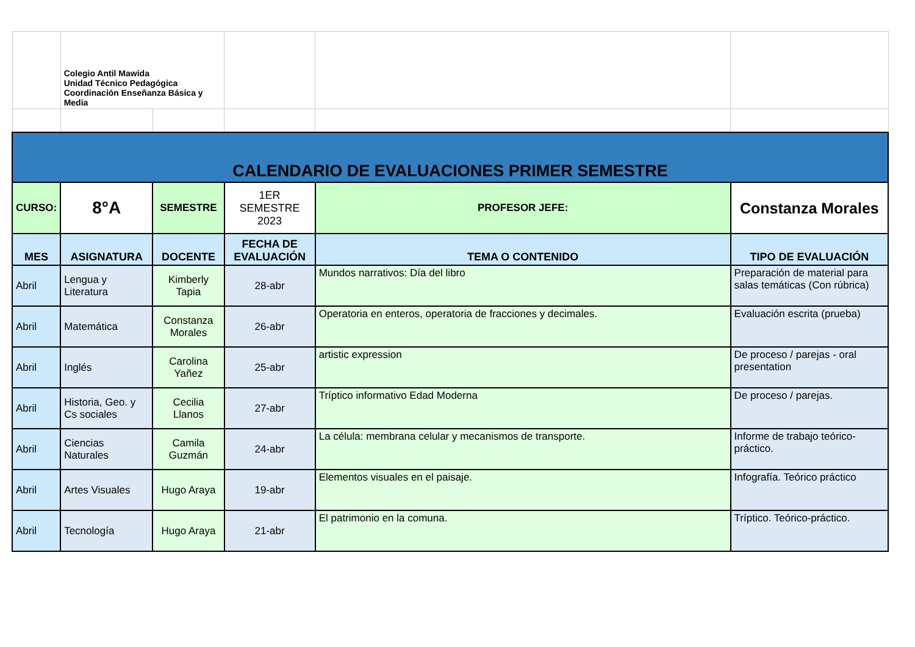| | Colegio Antil Mawida Unidad Técnico Pedagógica Coordinación Enseñanza Básica y Media | | | | |
| CALENDARIO DE EVALUACIONES PRIMER SEMESTRE | | | | | |
| CURSO: | 8°A | SEMESTRE | 1ER SEMESTRE 2023 | PROFESOR JEFE: | Constanza Morales |
| MES | ASIGNATURA | DOCENTE | FECHA DE EVALUACIÓN | TEMA O CONTENIDO | TIPO DE EVALUACIÓN |
| Abril | Lengua y Literatura | Kimberly Tapia | 28-abr | Mundos narrativos: Día del libro | Preparación de material para salas temáticas (Con rúbrica) |
| Abril | Matemática | Constanza Morales | 26-abr | Operatoria en enteros, operatoria de fracciones y decimales. | Evaluación escrita (prueba) |
| Abril | Inglés | Carolina Yañez | 25-abr | artistic expression | De proceso / parejas - oral presentation |
| Abril | Historia, Geo. y Cs sociales | Cecilia Llanos | 27-abr | Tríptico informativo Edad Moderna | De proceso / parejas. |
| Abril | Ciencias Naturales | Camila Guzmán | 24-abr | La célula: membrana celular y mecanismos de transporte. | Informe de trabajo teórico-práctico. |
| Abril | Artes Visuales | Hugo Araya | 19-abr | Elementos visuales en el paisaje. | Infografía. Teórico práctico |
| Abril | Tecnología | Hugo Araya | 21-abr | El patrimonio en la comuna. | Tríptico. Teórico-práctico. |